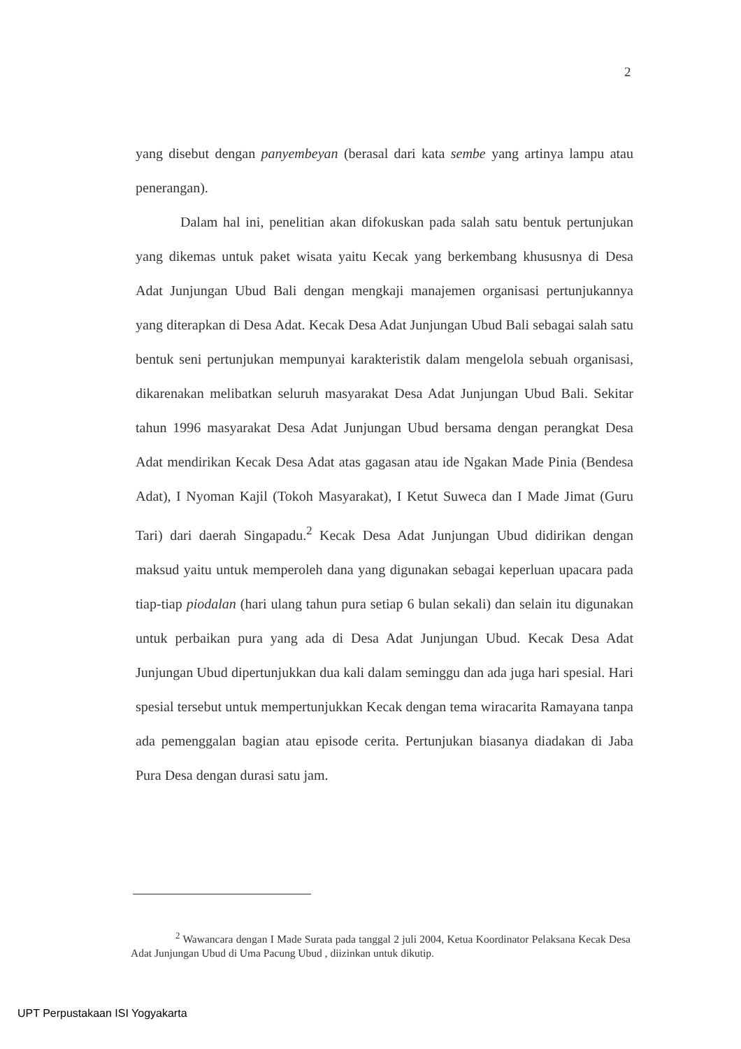2
yang disebut dengan panyembeyan (berasal dari kata sembe yang artinya lampu atau penerangan).
Dalam hal ini, penelitian akan difokuskan pada salah satu bentuk pertunjukan yang dikemas untuk paket wisata yaitu Kecak yang berkembang khususnya di Desa Adat Junjungan Ubud Bali dengan mengkaji manajemen organisasi pertunjukannya yang diterapkan di Desa Adat. Kecak Desa Adat Junjungan Ubud Bali sebagai salah satu bentuk seni pertunjukan mempunyai karakteristik dalam mengelola sebuah organisasi, dikarenakan melibatkan seluruh masyarakat Desa Adat Junjungan Ubud Bali. Sekitar tahun 1996 masyarakat Desa Adat Junjungan Ubud bersama dengan perangkat Desa Adat mendirikan Kecak Desa Adat atas gagasan atau ide Ngakan Made Pinia (Bendesa Adat), I Nyoman Kajil (Tokoh Masyarakat), I Ketut Suweca dan I Made Jimat (Guru Tari) dari daerah Singapadu.<sup>2</sup> Kecak Desa Adat Junjungan Ubud didirikan dengan maksud yaitu untuk memperoleh dana yang digunakan sebagai keperluan upacara pada tiap-tiap piodalan (hari ulang tahun pura setiap 6 bulan sekali) dan selain itu digunakan untuk perbaikan pura yang ada di Desa Adat Junjungan Ubud. Kecak Desa Adat Junjungan Ubud dipertunjukkan dua kali dalam seminggu dan ada juga hari spesial. Hari spesial tersebut untuk mempertunjukkan Kecak dengan tema wiracarita Ramayana tanpa ada pemenggalan bagian atau episode cerita. Pertunjukan biasanya diadakan di Jaba Pura Desa dengan durasi satu jam.
<sup>2</sup> Wawancara dengan I Made Surata pada tanggal 2 juli 2004, Ketua Koordinator Pelaksana Kecak Desa Adat Junjungan Ubud di Uma Pacung Ubud , diizinkan untuk dikutip.
UPT Perpustakaan ISI Yogyakarta